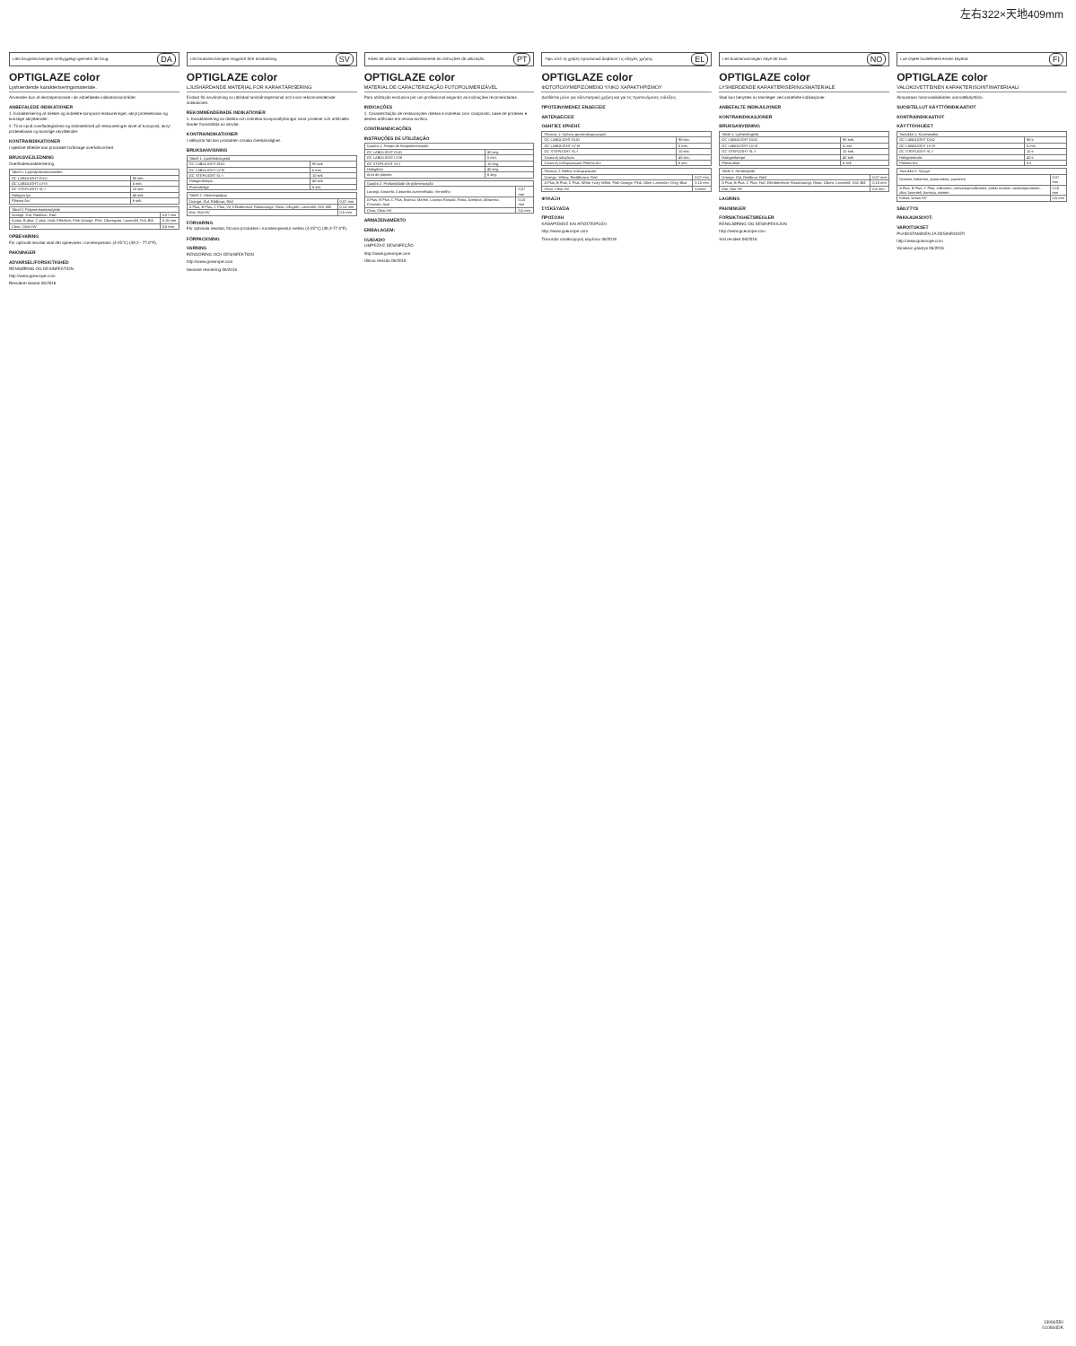左右322×天地409mm
Læs brugsanvisningen omhyggeligt igennem før brug. DA
OPTIGLAZE color
Lyshærdende karakteriseringsmateriale.
Anvendes kun af dentalpersonale i de anbefalede indikationsområder
ANBEFALEDE INDIKATIONER
1. Karakterisering af direkte og indirekte komposit-restaureringer, akryl protesebasis og kunstige akryltænder.
2. Til at opnå overfladeglathed og slidstærkhed på restaureringer lavet af komposit, akryl protesebasis og kunstige akryltænder.
KONTRAINDIKATIONER
I sjældne tilfælde kan produktet forårsage overfølsomhed.
BRUGSVEJLEDNING
Overfladekarakterisering
| Tabel 1: Lyspolymerisationstider | |
| --- | --- |
| GC LABOLIGHT DUO | 90 sek. |
| GC LABOLIGHT LV-III | 5 min. |
| GC STEPLIGHT SL-I | 10 sek. |
| Halogen lys | 40 sek. |
| Plasma Arc | 6 sek. |
| Tabel 2: Polymerisationsdybde | |
| --- | --- |
| Orange, Gul, Rødbrun, Rød | 0,07 mm |
| A plus, B plus, C plus, Hvid, Elfenben, Pink Orange, Pink, Olivengrøn, Lavendel, Grå, Blå | 0,15 mm |
| Clear, Clear HV | 0,5 mm |
OPBEVARING
For optimalt resultat skal det opbevares i rumtemperatur (4-25°C) (39.2 - 77.0°F).
PAKNINGER
ADVARSEL/FORSIGTIGHED
RENGØRING OG DESINFEKTION
http://www.gceurope.com
Revideret senest 06/2016
Läs bruksanvisningen noggrant före användning. SV
OPTIGLAZE color
LJUSHÄRDANDE MATERIAL FÖR KARAKTÄRISERING
Endast för användning av utbildad tandvårdspersonal och inom rekommenderade indikationer.
REKOMMENDERADE INDIKATIONER
1. Karaktärisering av direkta och indirekta kompositfyllningar samt proteser och artificiella tänder framställda av akrylat.
KONTRAINDIKATIONER
I sällsynta fall kan produkten orsaka överkänslighet.
BRUKSANVISNING
| Tabell 1: Ljushärdningstid | |
| --- | --- |
| GC LABOLIGHT DUO | 90 sek |
| GC LABOLIGHT LV-III | 5 min. |
| GC STEPLIGHT SL-I | 10 sek |
| Halogenlampa | 40 sek |
| Plasmabåge | 6 sek |
| Tabell 2: Härdningsdjup | |
| --- | --- |
| Orange, Gul, Rödbrun, Röd | 0,07 mm |
| A Plus, B Plus, C Plus, Vit, Elfenbensvit, Rosaorange, Rosa, Olivgrön, Lavendel, Grå, Blå | 0,15 mm |
| Klar, Klar HV | 0,5 mm |
FÖRVARING
För optimala resultat, förvara produkten i rumstemperatur mellan (4-25°C) (39.2-77.0°F).
FÖRPACKNING
VARNING
RENGÖRING OCH DESINFEKTION
http://www.gceurope.com
Senaste revidering 06/2016
Antes de utilizar, leia cuidadosamente as instruções de utilização. PT
OPTIGLAZE color
MATERIAL DE CARACTERIZAÇÃO FOTOPOLIMERIZÁVEL
Para utilização exclusiva por um profissional segundo as indicações recomendadas.
INDICAÇÕES
1. Caracterização de restaurações diretas e indiretas com compósito, base de próteses e dentes artificiais em resina acrílica.
CONTRAINDICAÇÕES
INSTRUÇÕES DE UTILIZAÇÃO
| Quadro 1: Tempo de fotopolimerização | |
| --- | --- |
| GC LABOLIGHT DUO | 90 seg. |
| GC LABOLIGHT LV-III | 5 min. |
| GC STEPLIGHT SL-I | 10 seg. |
| Halogénio | 40 seg. |
| Arco de plasma | 6 seg. |
| Quadro 2: Profundidade de polimerização | |
| --- | --- |
| Laranja, Amarelo, Castanho avermelhado, Vermelho | 0,07 mm |
| A Plus, B Plus, C Plus, Branco, Marfim, Laranja Rosado, Rosa, Azeitona, Alfazema, Cinzento, Azul | 0,15 mm |
| Clear, Clear HV | 0,5 mm |
ARMAZENAMENTO
EMBALAGEM:
CUIDADO
LIMPEZA E DESINFEÇÃO
http://www.gceurope.com
Última revisão 06/2016
Πριν από τη χρήση προσεκτικά διαβάστε τις οδηγίες χρήσης. EL
OPTIGLAZE color
ΦΩΤΟΠΟΛΥΜΕΡΙΖΟΜΕΝΟ ΥΛΙΚΟ ΧΑΡΑΚΤΗΡΙΣΜΟΥ
Διατίθεται μόνο για οδοντιατρική χρήση και για τις προτεινόμενες ενδείξεις.
ΠΡΟΤΕΙΝΟΜΕΝΕΣ ΕΝΔΕΙΞΕΙΣ
ΑΝΤΕΝΔΕΙΞΕΙΣ
ΟΔΗΓΙΕΣ ΧΡΗΣΗΣ
| Πίνακας 1: Χρόνος φωτοπολυμερισμού | |
| --- | --- |
| GC LABOLIGHT DUO | 90 sec. |
| GC LABOLIGHT LV-III | 5 min. |
| GC STEPLIGHT SL-I | 10 sec. |
| Συσκευή αλογόνου | 40 sec. |
| Συσκευή πολυμερισμού Plasma Arc | 6 sec. |
| Πίνακας 2: Βάθος πολυμερισμού | |
| --- | --- |
| Orange, Yellow, Reddbrown, Red | 0,07 mm |
| A Plus, B Plus, C Plus, White, Ivory White, Pink Orange, Pink, Olive, Lavender, Grey, Blue | 0,15 mm |
| Clear, Clear HV | 0,5mm |
ΦΥΛΑΞΗ
ΣΥΣΚΕΥΑΣΙΑ
ΠΡΟΣΟΧΗ
ΚΑΘΑΡΙΣΜΟΣ ΚΑΙ ΑΠΟΣΤΕΙΡΩΣΗ
http://www.gceurope.com
Τελευταία αναθεώρηση κειμένου 06/2016
Les bruksanvisningen nøye før bruk. NO
OPTIGLAZE color
LYSHERDENDE KARAKTERISERINGSMATERIALE
Skal kun benyttes av tannleger ved anbefalte indikasjoner.
ANBEFALTE INDIKASJONER
KONTRAINDIKASJONER
BRUKSANVISNING
| Table 1: Lysherdingstid | |
| --- | --- |
| GC LABOLIGHT DUO | 90 sek. |
| GC LABOLIGHT LV-III | 5 min |
| GC STEPLIGHT SL-I | 10 sek. |
| Halogenlampe | 40 sek |
| Plasmabue | 6 sek |
| Table 2: Herdedybde | |
| --- | --- |
| Orange, Gul, Rødbrun, Rød | 0,07 mm |
| A Plus, B Plus, C Plus, Hvit, Elfenbenshvit, Rosa/orange, Rosa, Oliven, Lavendel, Grå, Blå | 0,15 mm |
| Klar, Klar HV | 0,5 mm |
LAGRING
PAKNINGER
FORSIKTIGHETSREGLER
RENGJØRING OG DESINFEKSJON
http://www.gceurope.com
Sist revidert 06/2016
Lue ohjeet huolellisesti ennen käyttöä. FI
OPTIGLAZE color
VALOKOVETTEINEN KARAKTERISOINTIMATERIAALI
Ainoastaan hammaslääkärien ammattikäyttöön.
SUOSITELLUT KÄYTTÖINDIKAATIOT
KONTRAINDIKAATIOT
KÄYTTÖOHJEET
| Taulukko 1: Kovetusaika | |
| --- | --- |
| GC LABOLIGHT DUO | 90 s |
| GC LABOLIGHT LV-III | 5 min |
| GC STEPLIGHT SL-I | 10 s |
| Halogeenivalo | 40 s |
| Plasma-Arc | 6 s |
| Taulukko 2: Syvyys | |
| --- | --- |
| Oranssi, keltainen, punaruskea, punainen | 0,07 mm |
| A Plus, B Plus, C Plus, valkoinen, norsunluunvalkoinen, pinkki oranssi, vaaleanpunainen, oliivi, laventeli, harmaa, sininen | 0,15 mm |
| Kirkas, kirkas HV | 0,5 mm |
SÄILYTYS
PAKKAUKSOOT:
VAROITUKSET
PUHDISTAMINEN JA DESINFIOINTI
http://www.gceurope.com
Viimeisin päivitys 06/2016
13096550
010664DK